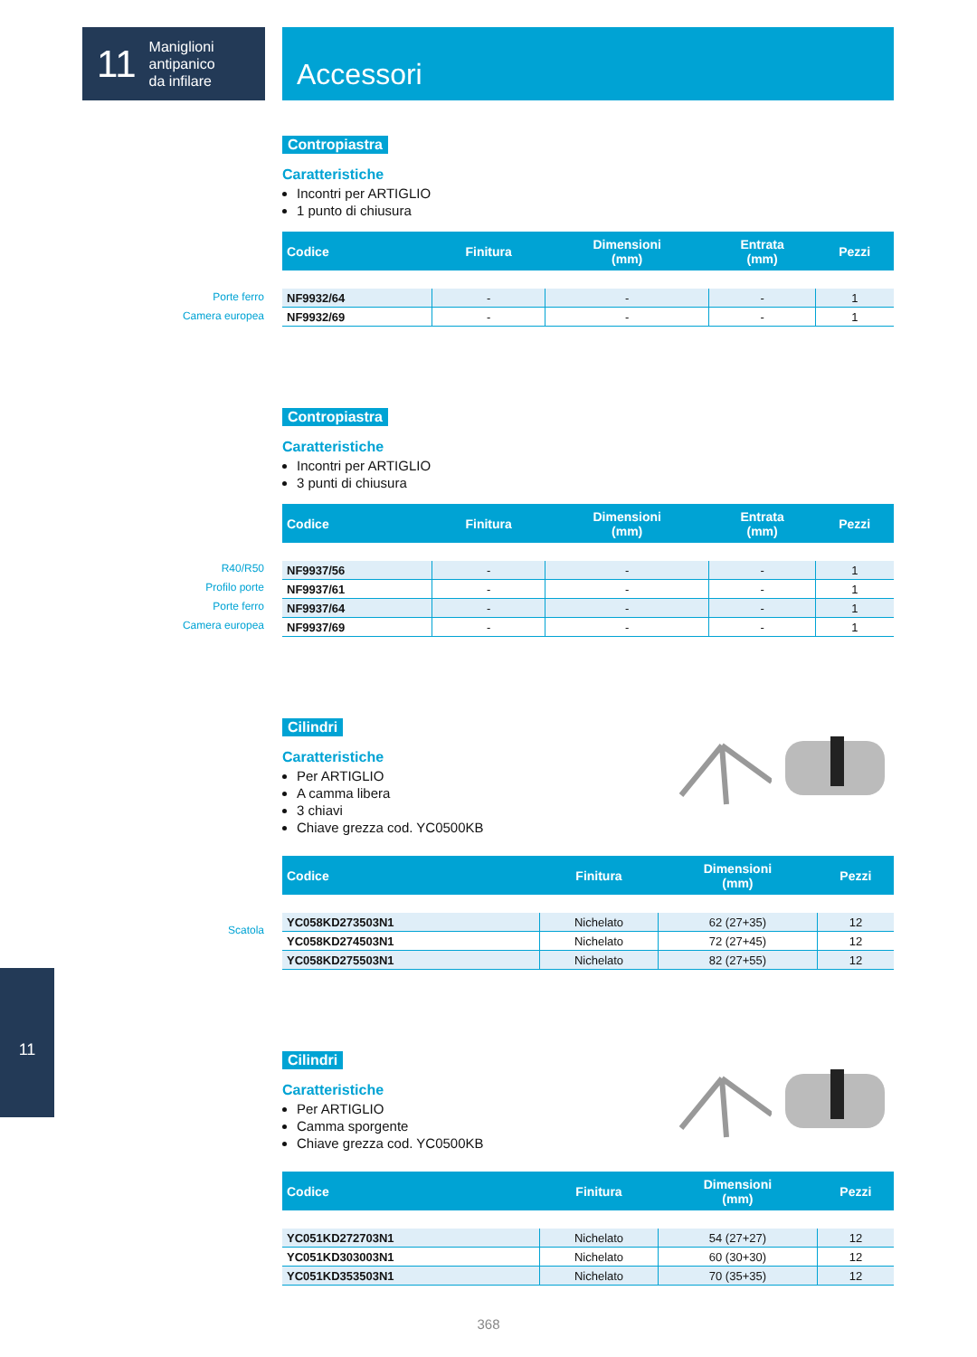11 Maniglioni
antipanico
da infilare
Accessori
Porte ferro
Camera europea
R40/R50
Profilo porte
Porte ferro
Camera europea
Scatola
Contropiastra
Caratteristiche
Incontri per ARTIGLIO
1 punto di chiusura
| Codice | Finitura | Dimensioni (mm) | Entrata (mm) | Pezzi |
| --- | --- | --- | --- | --- |
| NF9932/64 | - | - | - | 1 |
| NF9932/69 | - | - | - | 1 |
Contropiastra
Caratteristiche
Incontri per ARTIGLIO
3 punti di chiusura
| Codice | Finitura | Dimensioni (mm) | Entrata (mm) | Pezzi |
| --- | --- | --- | --- | --- |
| NF9937/56 | - | - | - | 1 |
| NF9937/61 | - | - | - | 1 |
| NF9937/64 | - | - | - | 1 |
| NF9937/69 | - | - | - | 1 |
Cilindri
Caratteristiche
Per ARTIGLIO
A camma libera
3 chiavi
Chiave grezza cod. YC0500KB
| Codice | Finitura | Dimensioni (mm) | Pezzi |
| --- | --- | --- | --- |
| YC058KD273503N1 | Nichelato | 62 (27+35) | 12 |
| YC058KD274503N1 | Nichelato | 72 (27+45) | 12 |
| YC058KD275503N1 | Nichelato | 82 (27+55) | 12 |
Cilindri
Caratteristiche
Per ARTIGLIO
Camma sporgente
Chiave grezza cod. YC0500KB
| Codice | Finitura | Dimensioni (mm) | Pezzi |
| --- | --- | --- | --- |
| YC051KD272703N1 | Nichelato | 54 (27+27) | 12 |
| YC051KD303003N1 | Nichelato | 60 (30+30) | 12 |
| YC051KD353503N1 | Nichelato | 70 (35+35) | 12 |
11
368